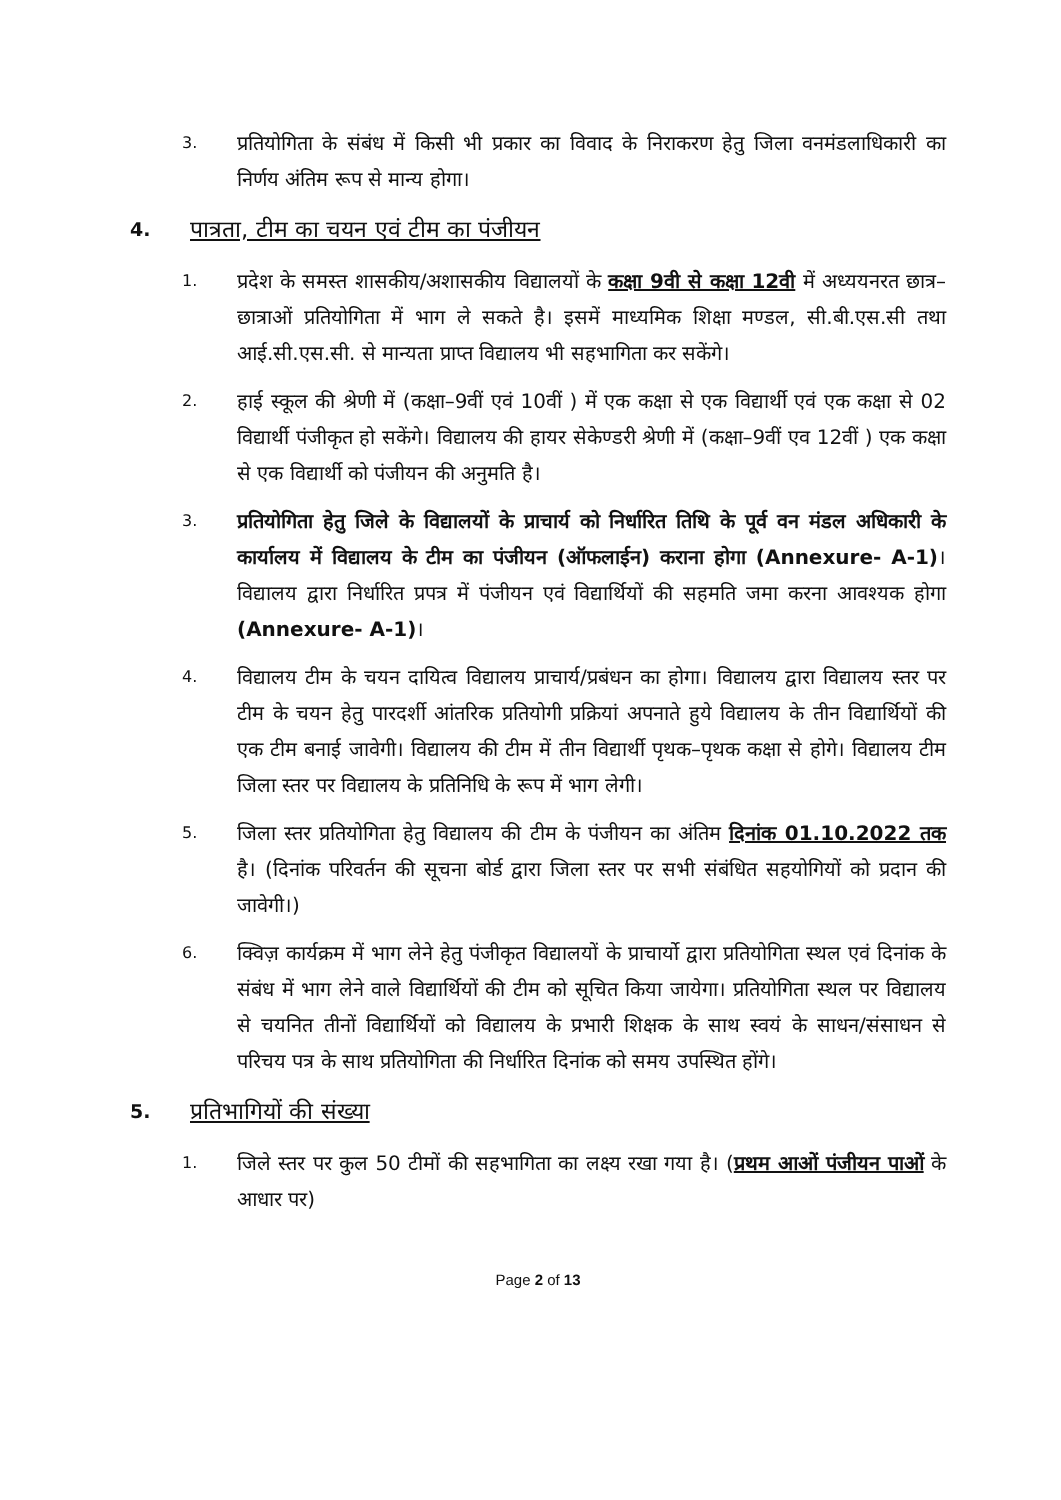3.
प्रतियोगिता के संबंध में किसी भी प्रकार का विवाद के निराकरण हेतु जिला वनमंडलाधिकारी का निर्णय अंतिम रूप से मान्य होगा।
4. पात्रता, टीम का चयन एवं टीम का पंजीयन
1.
प्रदेश के समस्त शासकीय/अशासकीय विद्यालयों के कक्षा 9वी से कक्षा 12वी में अध्ययनरत छात्र–छात्राओं प्रतियोगिता में भाग ले सकते है। इसमें माध्यमिक शिक्षा मण्डल, सी.बी.एस.सी तथा आई.सी.एस.सी. से मान्यता प्राप्त विद्यालय भी सहभागिता कर सकेंगे।
2.
हाई स्कूल की श्रेणी में (कक्षा–9वीं एवं 10वीं ) में एक कक्षा से एक विद्यार्थी एवं एक कक्षा से 02 विद्यार्थी पंजीकृत हो सकेंगे। विद्यालय की हायर सेकेण्डरी श्रेणी में (कक्षा–9वीं एव 12वीं ) एक कक्षा से एक विद्यार्थी को पंजीयन की अनुमति है।
3.
प्रतियोगिता हेतु जिले के विद्यालयों के प्राचार्य को निर्धारित तिथि के पूर्व वन मंडल अधिकारी के कार्यालय में विद्यालय के टीम का पंजीयन (ऑफलाईन) कराना होगा (Annexure- A-1)। विद्यालय द्वारा निर्धारित प्रपत्र में पंजीयन एवं विद्यार्थियों की सहमति जमा करना आवश्यक होगा (Annexure- A-1)।
4.
विद्यालय टीम के चयन दायित्व विद्यालय प्राचार्य/प्रबंधन का होगा। विद्यालय द्वारा विद्यालय स्तर पर टीम के चयन हेतु पारदर्शी आंतरिक प्रतियोगी प्रक्रियां अपनाते हुये विद्यालय के तीन विद्यार्थियों की एक टीम बनाई जावेगी। विद्यालय की टीम में तीन विद्यार्थी पृथक–पृथक कक्षा से होगे। विद्यालय टीम जिला स्तर पर विद्यालय के प्रतिनिधि के रूप में भाग लेगी।
5.
जिला स्तर प्रतियोगिता हेतु विद्यालय की टीम के पंजीयन का अंतिम दिनांक 01.10.2022 तक है। (दिनांक परिवर्तन की सूचना बोर्ड द्वारा जिला स्तर पर सभी संबंधित सहयोगियों को प्रदान की जावेगी।)
6.
क्विज़ कार्यक्रम में भाग लेने हेतु पंजीकृत विद्यालयों के प्राचार्यो द्वारा प्रतियोगिता स्थल एवं दिनांक के संबंध में भाग लेने वाले विद्यार्थियों की टीम को सूचित किया जायेगा। प्रतियोगिता स्थल पर विद्यालय से चयनित तीनों विद्यार्थियों को विद्यालय के प्रभारी शिक्षक के साथ स्वयं के साधन/संसाधन से परिचय पत्र के साथ प्रतियोगिता की निर्धारित दिनांक को समय उपस्थित होंगे।
5. प्रतिभागियों की संख्या
1.
जिले स्तर पर कुल 50 टीमों की सहभागिता का लक्ष्य रखा गया है। (प्रथम आओं पंजीयन पाओं के आधार पर)
Page 2 of 13